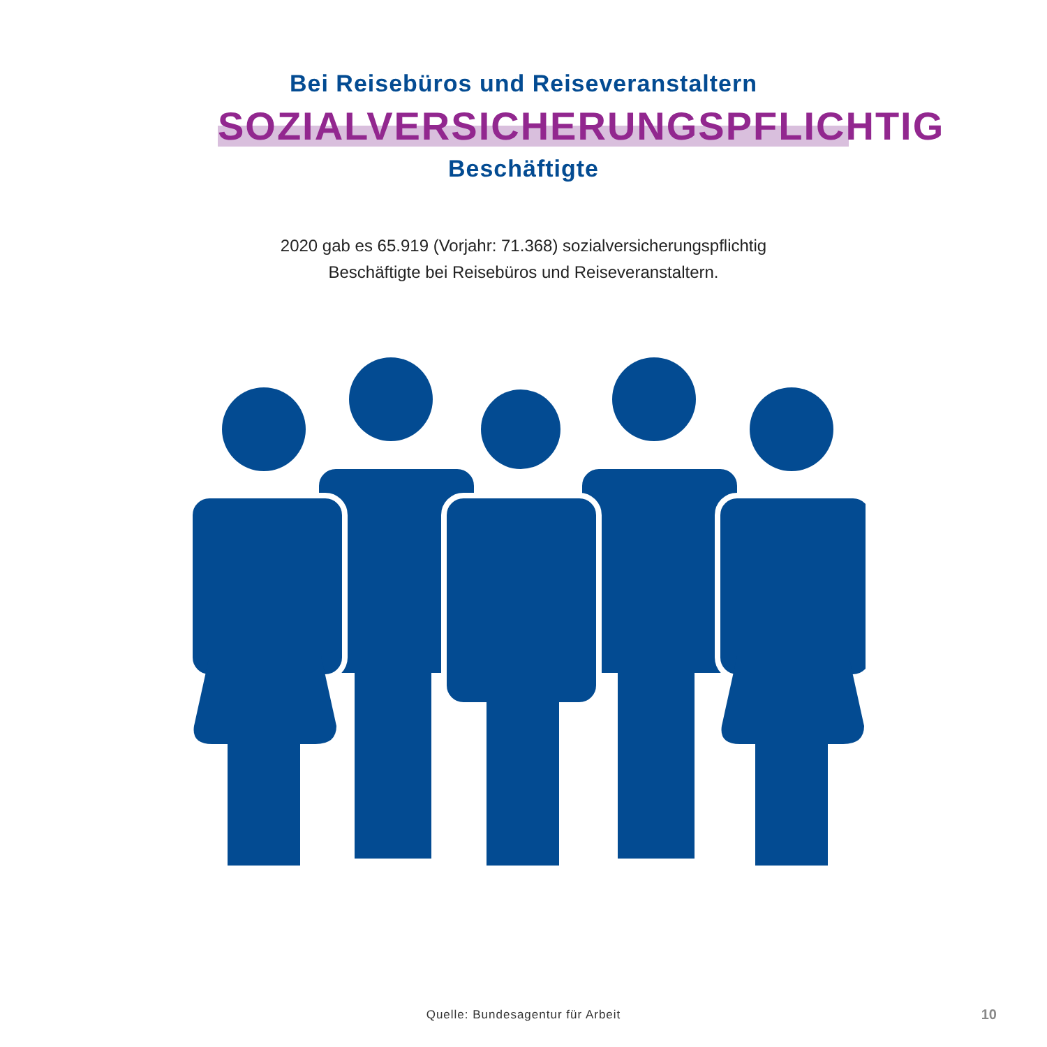Bei Reisebüros und Reiseveranstaltern
SOZIALVERSICHERUNGSPFLICHTIG
Beschäftigte
2020 gab es 65.919 (Vorjahr: 71.368) sozialversicherungspflichtig
Beschäftigte bei Reisebüros und Reiseveranstaltern.
Quelle: Bundesagentur für Arbeit
10